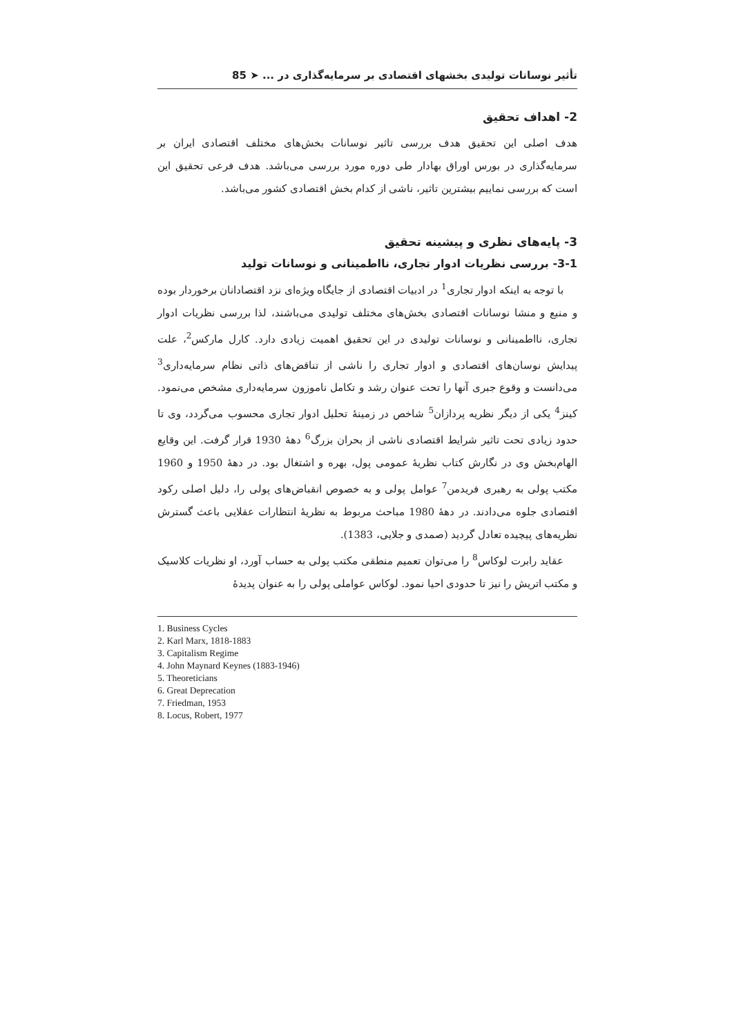تأثیر نوسانات تولیدی بخشهای اقتصادی بر سرمایه‌گذاری در ... ➤ 85
2- اهداف تحقیق
هدف اصلی این تحقیق هدف بررسی تاثیر نوسانات بخش‌های مختلف اقتصادی ایران بر سرمایه‌گذاری در بورس اوراق بهادار طی دوره مورد بررسی می‌باشد. هدف فرعی تحقیق این است که بررسی نماییم بیشترین تاثیر، ناشی از کدام بخش اقتصادی کشور می‌باشد.
3- پایه‌های نظری و پیشینه تحقیق
3-1- بررسی نظریات ادوار تجاری، نااطمینانی و نوسانات تولید
با توجه به اینکه ادوار تجاری<sup>1</sup> در ادبیات اقتصادی از جایگاه ویژه‌ای نزد اقتصادانان برخوردار بوده و منبع و منشا نوسانات اقتصادی بخش‌های مختلف تولیدی می‌باشند، لذا بررسی نظریات ادوار تجاری، نااطمینانی و نوسانات تولیدی در این تحقیق اهمیت زیادی دارد. کارل مارکس<sup>2</sup>، علت پیدایش نوسان‌های اقتصادی و ادوار تجاری را ناشی از تناقض‌های ذاتی نظام سرمایه‌داری<sup>3</sup> می‌دانست و وقوع جبری آنها را تحت عنوان رشد و تکامل ناموزون سرمایه‌داری مشخص می‌نمود. کینز<sup>4</sup> یکی از دیگر نظریه پردازان<sup>5</sup> شاخص در زمینهٔ تحلیل ادوار تجاری محسوب می‌گردد، وی تا حدود زیادی تحت تاثیر شرایط اقتصادی ناشی از بحران بزرگ<sup>6</sup> دههٔ 1930 قرار گرفت. این وقایع الهام‌بخش وی در نگارش کتاب نظریهٔ عمومی پول، بهره و اشتغال بود. در دههٔ 1950 و 1960 مکتب پولی به رهبری فریدمن<sup>7</sup> عوامل پولی و به خصوص انقباض‌های پولی را، دلیل اصلی رکود اقتصادی جلوه می‌دادند. در دههٔ 1980 مباحث مربوط به نظریهٔ انتظارات عقلایی باعث گسترش نظریه‌های پیچیده تعادل گردید (صمدی و جلایی، 1383).
عقاید رابرت لوکاس<sup>8</sup> را می‌توان تعمیم منطقی مکتب پولی به حساب آورد، او نظریات کلاسیک و مکتب اتریش را نیز تا حدودی احیا نمود. لوکاس عواملی پولی را به عنوان پدیدهٔ
1. Business Cycles
2. Karl Marx, 1818-1883
3. Capitalism Regime
4. John Maynard Keynes (1883-1946)
5. Theoreticians
6. Great Deprecation
7. Friedman, 1953
8. Locus, Robert, 1977